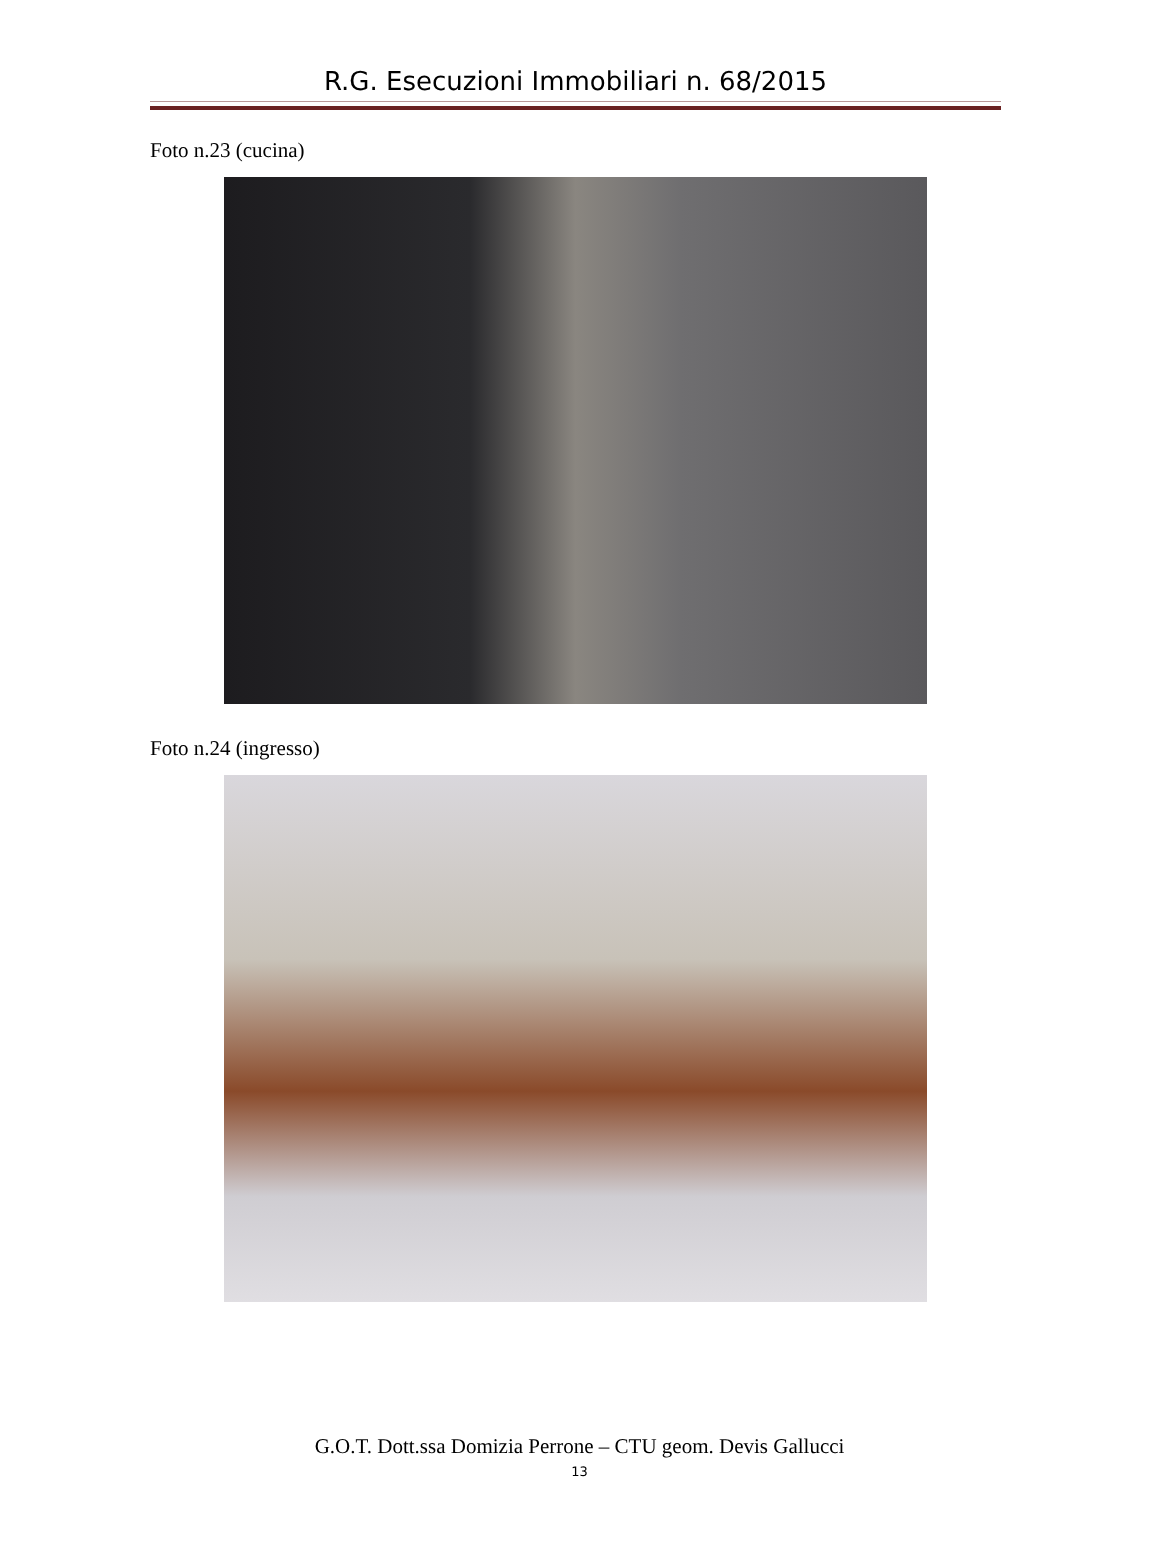R.G. Esecuzioni Immobiliari n. 68/2015
Foto n.23 (cucina)
Foto n.24 (ingresso)
G.O.T. Dott.ssa Domizia Perrone – CTU geom. Devis Gallucci
13